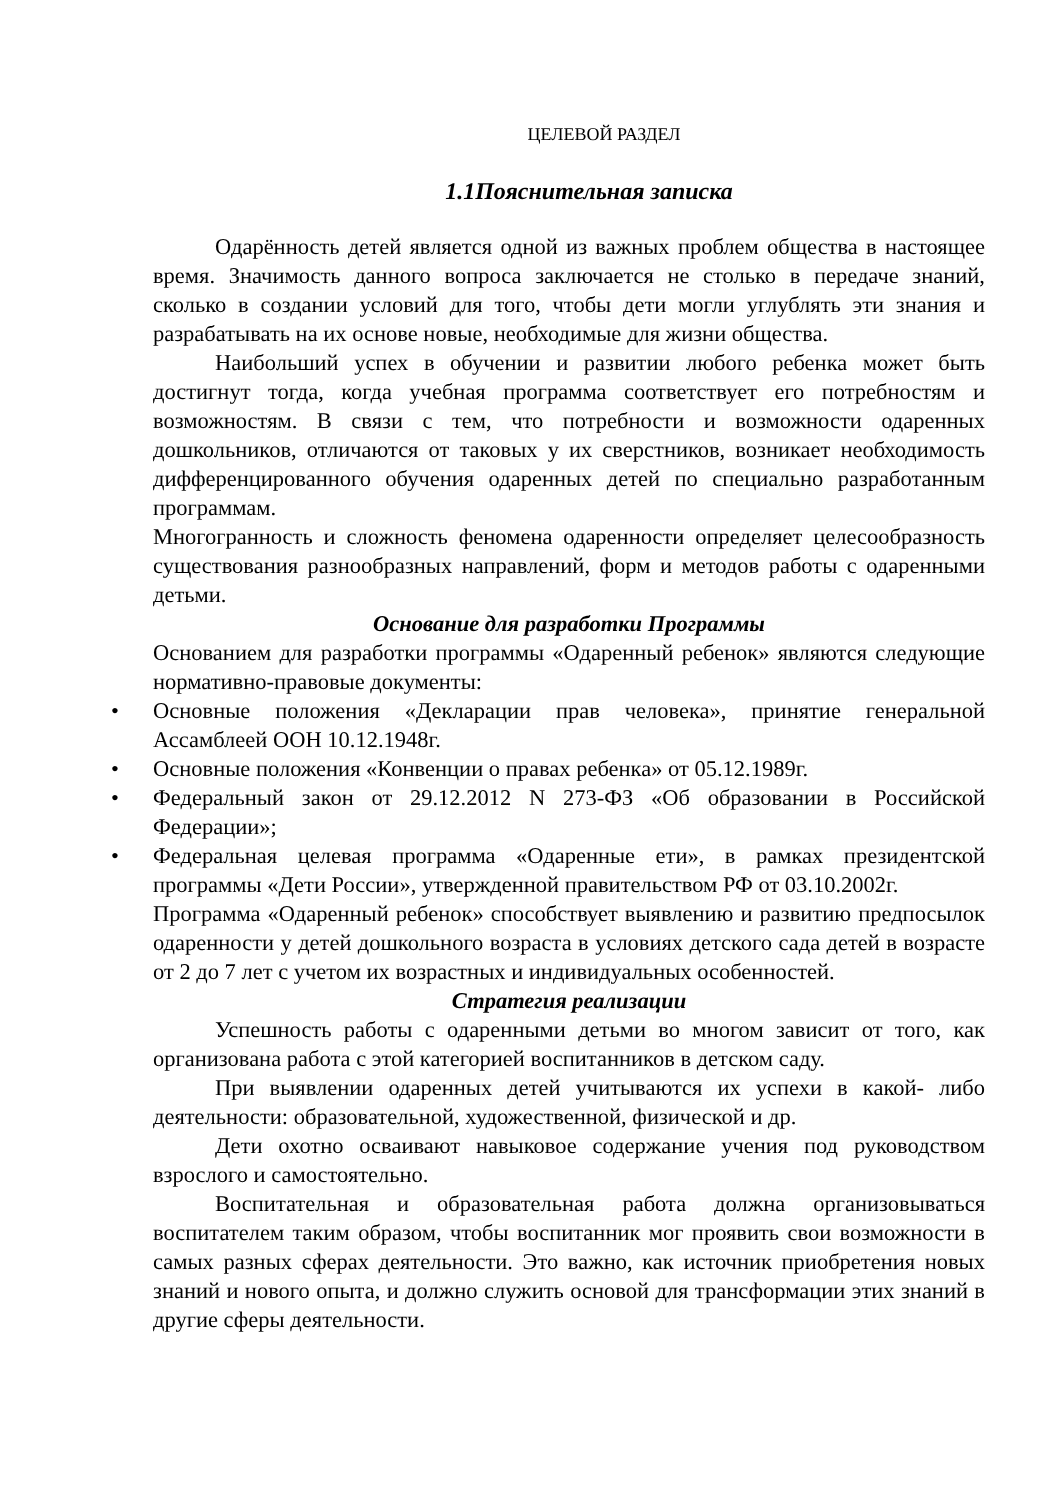ЦЕЛЕВОЙ РАЗДЕЛ
1.1Пояснительная записка
Одарённость детей является одной из важных проблем общества в настоящее время. Значимость данного вопроса заключается не столько в передаче знаний, сколько в создании условий для того, чтобы дети могли углублять эти знания и разрабатывать на их основе новые, необходимые для жизни общества.
Наибольший успех в обучении и развитии любого ребенка может быть достигнут тогда, когда учебная программа соответствует его потребностям и возможностям. В связи с тем, что потребности и возможности одаренных дошкольников, отличаются от таковых у их сверстников, возникает необходимость дифференцированного обучения одаренных детей по специально разработанным программам.
Многогранность и сложность феномена одаренности определяет целесообразность существования разнообразных направлений, форм и методов работы с одаренными детьми.
Основание для разработки Программы
Основанием для разработки программы «Одаренный ребенок» являются следующие нормативно-правовые документы:
• Основные положения «Декларации прав человека», принятие генеральной Ассамблеей ООН 10.12.1948г.
• Основные положения «Конвенции о правах ребенка» от 05.12.1989г.
• Федеральный закон от 29.12.2012 N 273-ФЗ «Об образовании в Российской Федерации»;
• Федеральная целевая программа «Одаренные ети», в рамках президентской программы «Дети России», утвержденной правительством РФ от 03.10.2002г.
Программа «Одаренный ребенок» способствует выявлению и развитию предпосылок одаренности у детей дошкольного возраста в условиях детского сада детей в возрасте от 2 до 7 лет с учетом их возрастных и индивидуальных особенностей.
Стратегия реализации
Успешность работы с одаренными детьми во многом зависит от того, как организована работа с этой категорией воспитанников в детском саду.
При выявлении одаренных детей учитываются их успехи в какой- либо деятельности: образовательной, художественной, физической и др.
Дети охотно осваивают навыковое содержание учения под руководством взрослого и самостоятельно.
Воспитательная и образовательная работа должна организовываться воспитателем таким образом, чтобы воспитанник мог проявить свои возможности в самых разных сферах деятельности. Это важно, как источник приобретения новых знаний и нового опыта, и должно служить основой для трансформации этих знаний в другие сферы деятельности.